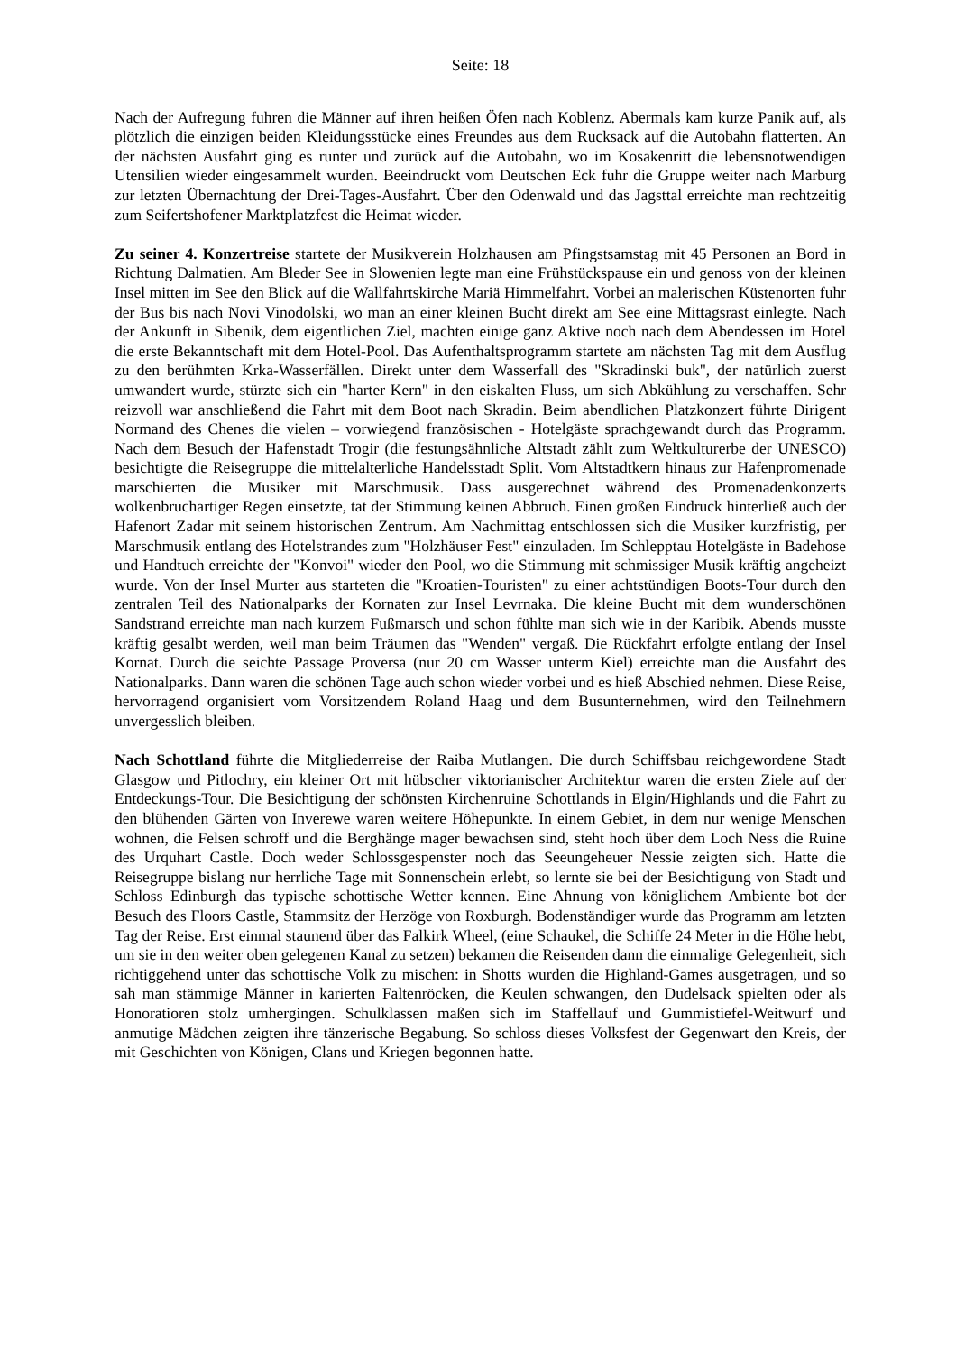Seite: 18
Nach der Aufregung fuhren die Männer auf ihren heißen Öfen nach Koblenz. Abermals kam kurze Panik auf, als plötzlich die einzigen beiden Kleidungsstücke eines Freundes aus dem Rucksack auf die Autobahn flatterten. An der nächsten Ausfahrt ging es runter und zurück auf die Autobahn, wo im Kosakenritt die lebensnotwendigen Utensilien wieder eingesammelt wurden. Beeindruckt vom Deutschen Eck fuhr die Gruppe weiter nach Marburg zur letzten Übernachtung der Drei-Tages-Ausfahrt. Über den Odenwald und das Jagsttal erreichte man rechtzeitig zum Seifertshofener Marktplatzfest die Heimat wieder.
Zu seiner 4. Konzertreise startete der Musikverein Holzhausen am Pfingstsamstag mit 45 Personen an Bord in Richtung Dalmatien. Am Bleder See in Slowenien legte man eine Frühstückspause ein und genoss von der kleinen Insel mitten im See den Blick auf die Wallfahrtskirche Mariä Himmelfahrt. Vorbei an malerischen Küstenorten fuhr der Bus bis nach Novi Vinodolski, wo man an einer kleinen Bucht direkt am See eine Mittagsrast einlegte. Nach der Ankunft in Sibenik, dem eigentlichen Ziel, machten einige ganz Aktive noch nach dem Abendessen im Hotel die erste Bekanntschaft mit dem Hotel-Pool. Das Aufenthaltsprogramm startete am nächsten Tag mit dem Ausflug zu den berühmten Krka-Wasserfällen. Direkt unter dem Wasserfall des "Skradinski buk", der natürlich zuerst umwandert wurde, stürzte sich ein "harter Kern" in den eiskalten Fluss, um sich Abkühlung zu verschaffen. Sehr reizvoll war anschließend die Fahrt mit dem Boot nach Skradin. Beim abendlichen Platzkonzert führte Dirigent Normand des Chenes die vielen – vorwiegend französischen - Hotelgäste sprachgewandt durch das Programm. Nach dem Besuch der Hafenstadt Trogir (die festungsähnliche Altstadt zählt zum Weltkulturerbe der UNESCO) besichtigte die Reisegruppe die mittelalterliche Handelsstadt Split. Vom Altstadtkern hinaus zur Hafenpromenade marschierten die Musiker mit Marschmusik. Dass ausgerechnet während des Promenadenkonzerts wolkenbruchartiger Regen einsetzte, tat der Stimmung keinen Abbruch. Einen großen Eindruck hinterließ auch der Hafenort Zadar mit seinem historischen Zentrum. Am Nachmittag entschlossen sich die Musiker kurzfristig, per Marschmusik entlang des Hotelstrandes zum "Holzhäuser Fest" einzuladen. Im Schlepptau Hotelgäste in Badehose und Handtuch erreichte der "Konvoi" wieder den Pool, wo die Stimmung mit schmissiger Musik kräftig angeheizt wurde. Von der Insel Murter aus starteten die "Kroatien-Touristen" zu einer achtstündigen Boots-Tour durch den zentralen Teil des Nationalparks der Kornaten zur Insel Levrnaka. Die kleine Bucht mit dem wunderschönen Sandstrand erreichte man nach kurzem Fußmarsch und schon fühlte man sich wie in der Karibik. Abends musste kräftig gesalbt werden, weil man beim Träumen das "Wenden" vergaß. Die Rückfahrt erfolgte entlang der Insel Kornat. Durch die seichte Passage Proversa (nur 20 cm Wasser unterm Kiel) erreichte man die Ausfahrt des Nationalparks. Dann waren die schönen Tage auch schon wieder vorbei und es hieß Abschied nehmen. Diese Reise, hervorragend organisiert vom Vorsitzendem Roland Haag und dem Busunternehmen, wird den Teilnehmern unvergesslich bleiben.
Nach Schottland führte die Mitgliederreise der Raiba Mutlangen. Die durch Schiffsbau reichgewordene Stadt Glasgow und Pitlochry, ein kleiner Ort mit hübscher viktorianischer Architektur waren die ersten Ziele auf der Entdeckungs-Tour. Die Besichtigung der schönsten Kirchenruine Schottlands in Elgin/Highlands und die Fahrt zu den blühenden Gärten von Inverewe waren weitere Höhepunkte. In einem Gebiet, in dem nur wenige Menschen wohnen, die Felsen schroff und die Berghänge mager bewachsen sind, steht hoch über dem Loch Ness die Ruine des Urquhart Castle. Doch weder Schlossgespenster noch das Seeungeheuer Nessie zeigten sich. Hatte die Reisegruppe bislang nur herrliche Tage mit Sonnenschein erlebt, so lernte sie bei der Besichtigung von Stadt und Schloss Edinburgh das typische schottische Wetter kennen. Eine Ahnung von königlichem Ambiente bot der Besuch des Floors Castle, Stammsitz der Herzöge von Roxburgh. Bodenständiger wurde das Programm am letzten Tag der Reise. Erst einmal staunend über das Falkirk Wheel, (eine Schaukel, die Schiffe 24 Meter in die Höhe hebt, um sie in den weiter oben gelegenen Kanal zu setzen) bekamen die Reisenden dann die einmalige Gelegenheit, sich richtiggehend unter das schottische Volk zu mischen: in Shotts wurden die Highland-Games ausgetragen, und so sah man stämmige Männer in karierten Faltenröcken, die Keulen schwangen, den Dudelsack spielten oder als Honoratioren stolz umhergingen. Schulklassen maßen sich im Staffellauf und Gummistiefel-Weitwurf und anmutige Mädchen zeigten ihre tänzerische Begabung. So schloss dieses Volksfest der Gegenwart den Kreis, der mit Geschichten von Königen, Clans und Kriegen begonnen hatte.